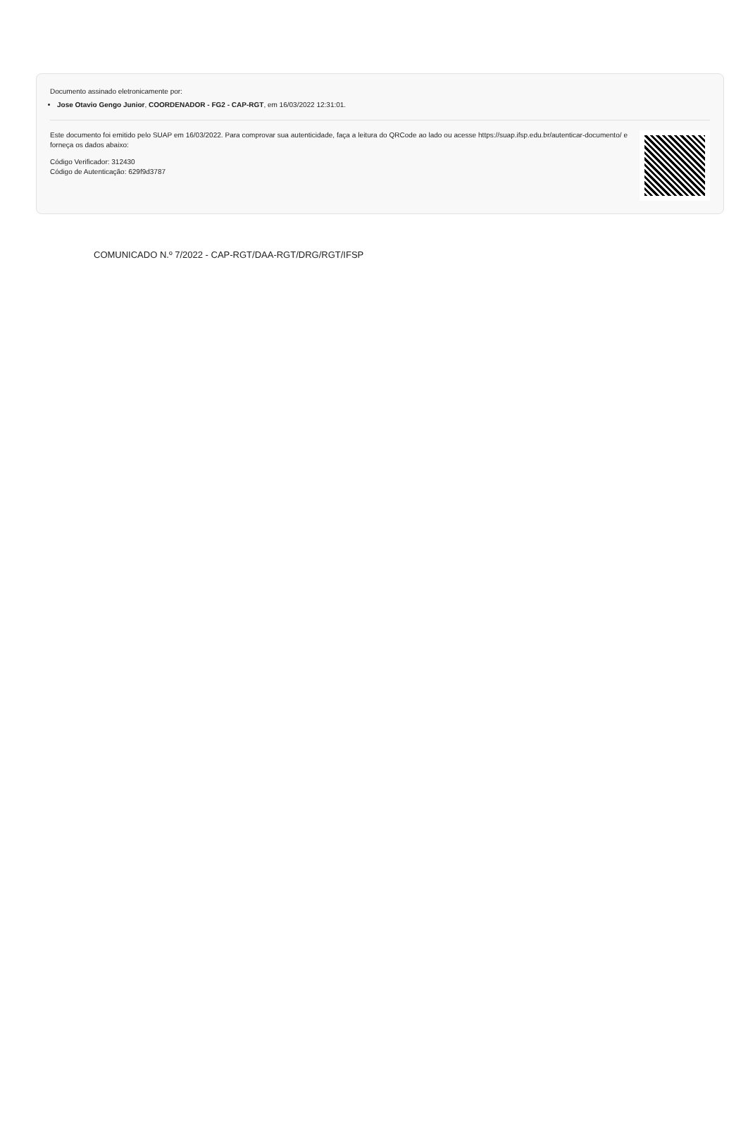Documento assinado eletronicamente por:
Jose Otavio Gengo Junior, COORDENADOR - FG2 - CAP-RGT, em 16/03/2022 12:31:01.
Este documento foi emitido pelo SUAP em 16/03/2022. Para comprovar sua autenticidade, faça a leitura do QRCode ao lado ou acesse https://suap.ifsp.edu.br/autenticar-documento/ e forneça os dados abaixo:
Código Verificador: 312430
Código de Autenticação: 629f9d3787
COMUNICADO N.º 7/2022 - CAP-RGT/DAA-RGT/DRG/RGT/IFSP